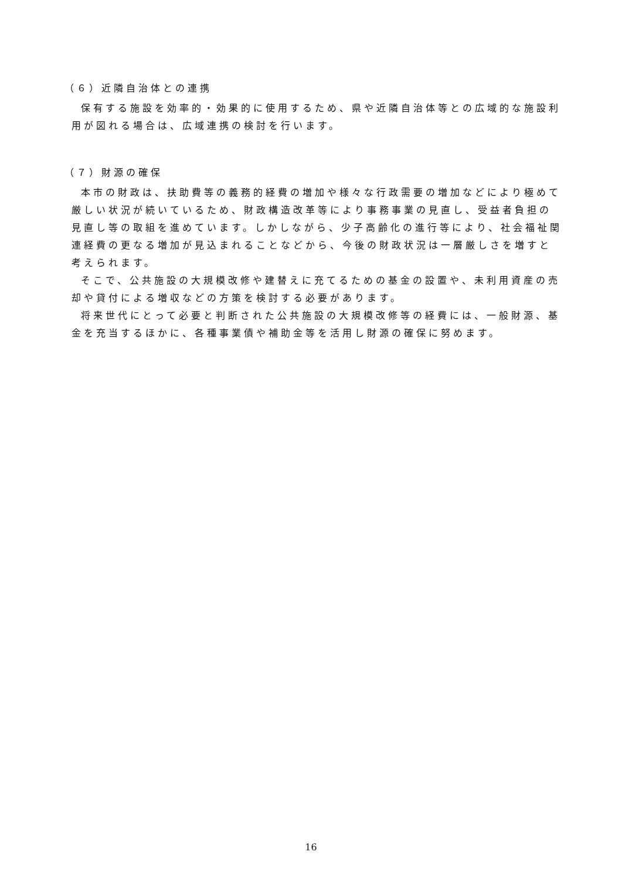（６）近隣自治体との連携
保有する施設を効率的・効果的に使用するため、県や近隣自治体等との広域的な施設利用が図れる場合は、広域連携の検討を行います。
（７）財源の確保
本市の財政は、扶助費等の義務的経費の増加や様々な行政需要の増加などにより極めて厳しい状況が続いているため、財政構造改革等により事務事業の見直し、受益者負担の見直し等の取組を進めています。しかしながら、少子高齢化の進行等により、社会福祉関連経費の更なる増加が見込まれることなどから、今後の財政状況は一層厳しさを増すと考えられます。
そこで、公共施設の大規模改修や建替えに充てるための基金の設置や、未利用資産の売却や貸付による増収などの方策を検討する必要があります。
将来世代にとって必要と判断された公共施設の大規模改修等の経費には、一般財源、基金を充当するほかに、各種事業債や補助金等を活用し財源の確保に努めます。
16